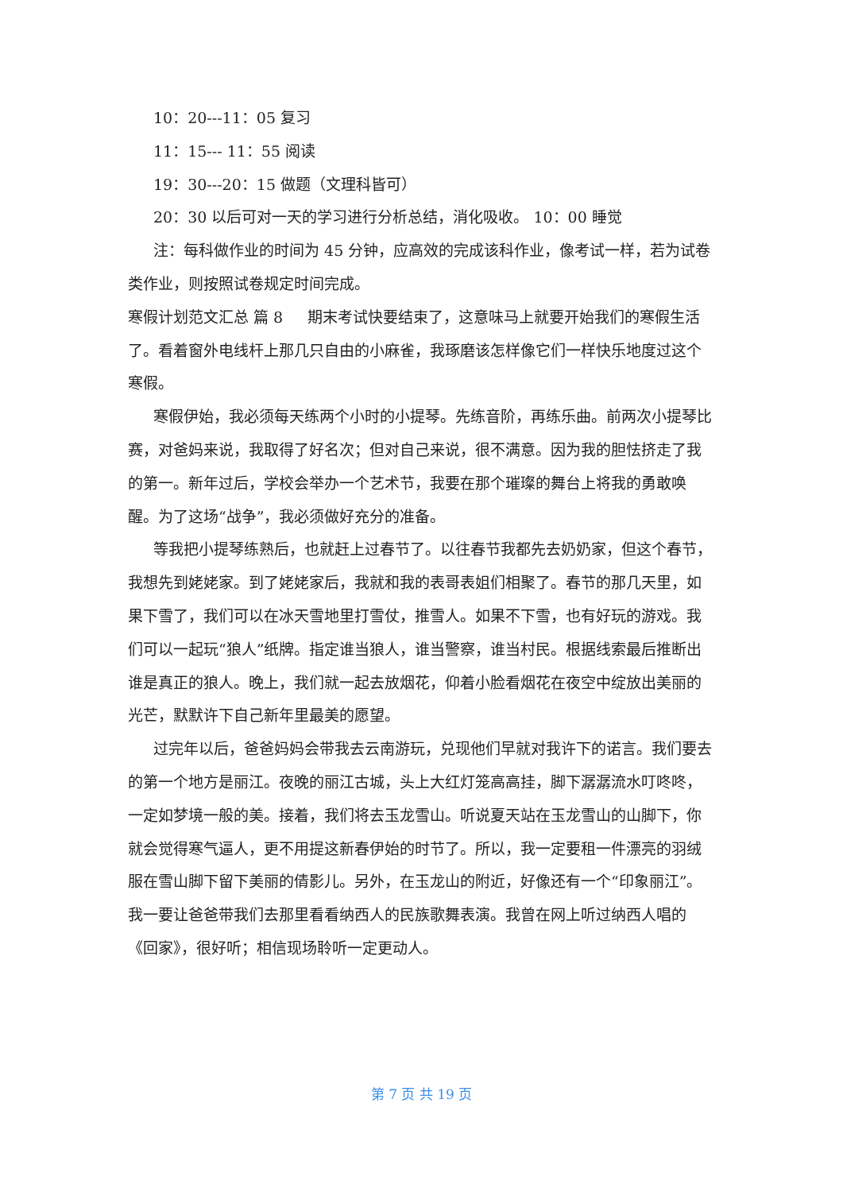10：20---11：05 复习
11：15--- 11：55 阅读
19：30---20：15 做题（文理科皆可）
20：30 以后可对一天的学习进行分析总结，消化吸收。 10：00 睡觉
注：每科做作业的时间为 45 分钟，应高效的完成该科作业，像考试一样，若为试卷类作业，则按照试卷规定时间完成。
寒假计划范文汇总 篇 8 　 期末考试快要结束了，这意味马上就要开始我们的寒假生活了。看着窗外电线杆上那几只自由的小麻雀，我琢磨该怎样像它们一样快乐地度过这个寒假。
寒假伊始，我必须每天练两个小时的小提琴。先练音阶，再练乐曲。前两次小提琴比赛，对爸妈来说，我取得了好名次；但对自己来说，很不满意。因为我的胆怯挤走了我的第一。新年过后，学校会举办一个艺术节，我要在那个璀璨的舞台上将我的勇敢唤醒。为了这场“战争”，我必须做好充分的准备。
等我把小提琴练熟后，也就赶上过春节了。以往春节我都先去奶奶家，但这个春节，我想先到姥姥家。到了姥姥家后，我就和我的表哥表姐们相聚了。春节的那几天里，如果下雪了，我们可以在冰天雪地里打雪仗，推雪人。如果不下雪，也有好玩的游戏。我们可以一起玩“狼人”纸牌。指定谁当狼人，谁当警察，谁当村民。根据线索最后推断出谁是真正的狼人。晚上，我们就一起去放烟花，仰着小脸看烟花在夜空中绽放出美丽的光芒，默默许下自己新年里最美的愿望。
过完年以后，爸爸妈妈会带我去云南游玩，兑现他们早就对我许下的诺言。我们要去的第一个地方是丽江。夜晚的丽江古城，头上大红灯笼高高挂，脚下潺潺流水叮咚咚，一定如梦境一般的美。接着，我们将去玉龙雪山。听说夏天站在玉龙雪山的山脚下，你就会觉得寒气逼人，更不用提这新春伊始的时节了。所以，我一定要租一件漂亮的羽绒服在雪山脚下留下美丽的倩影儿。另外，在玉龙山的附近，好像还有一个“印象丽江”。我一要让爸爸带我们去那里看看纳西人的民族歌舞表演。我曾在网上听过纳西人唱的《回家》，很好听；相信现场聆听一定更动人。
第 7 页 共 19 页